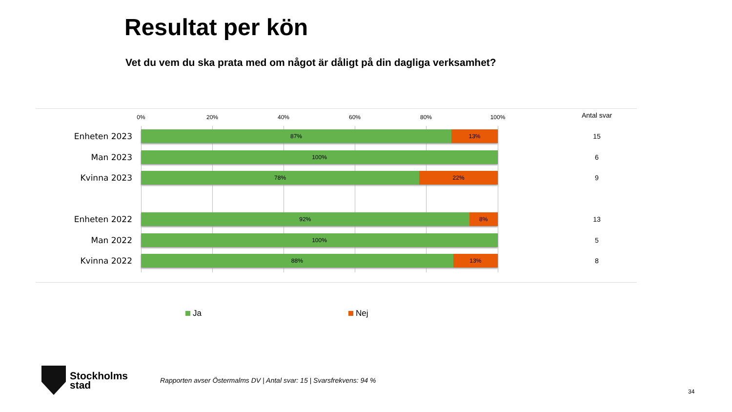Resultat per kön
Vet du vem du ska prata med om något är dåligt på din dagliga verksamhet?
0% 20% 40% 60% 80% 100% Antal svar
Enheten 2023
87% 13% 15
Man 2023 100% 6
Kvinna 2023
78% 22% 9
Enheten 2022
92% 8% 13
Man 2022 100% 5
Kvinna 2022
88% 13% 8
Ja Nej
Stockholms
stad
Rapporten avser Östermalms DV | Antal svar: 15 | Svarsfrekvens: 94 %
34